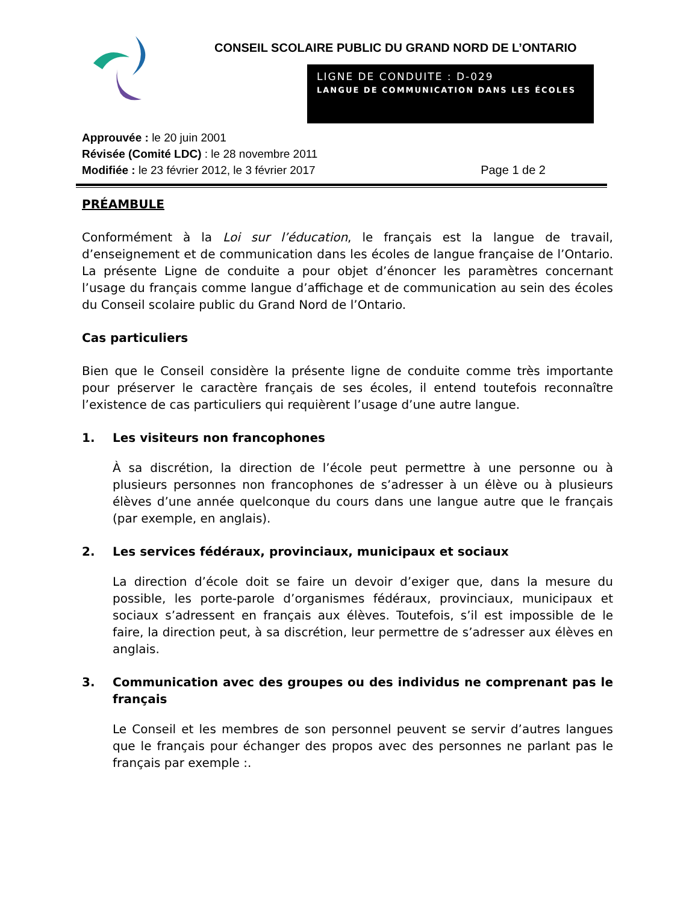CONSEIL SCOLAIRE PUBLIC DU GRAND NORD DE L’ONTARIO
LIGNE DE CONDUITE : D-029
LANGUE DE COMMUNICATION DANS LES ÉCOLES
Approuvée : le 20 juin 2001
Révisée (Comité LDC) : le 28 novembre 2011
Modifiée : le 23 février 2012, le 3 février 2017 Page 1 de 2
PRÉAMBULE
Conformément à la Loi sur l’éducation, le français est la langue de travail, d’enseignement et de communication dans les écoles de langue française de l’Ontario. La présente Ligne de conduite a pour objet d’énoncer les paramètres concernant l’usage du français comme langue d’affichage et de communication au sein des écoles du Conseil scolaire public du Grand Nord de l’Ontario.
Cas particuliers
Bien que le Conseil considère la présente ligne de conduite comme très importante pour préserver le caractère français de ses écoles, il entend toutefois reconnaître l’existence de cas particuliers qui requièrent l’usage d’une autre langue.
1. Les visiteurs non francophones
À sa discrétion, la direction de l’école peut permettre à une personne ou à plusieurs personnes non francophones de s’adresser à un élève ou à plusieurs élèves d’une année quelconque du cours dans une langue autre que le français (par exemple, en anglais).
2. Les services fédéraux, provinciaux, municipaux et sociaux
La direction d’école doit se faire un devoir d’exiger que, dans la mesure du possible, les porte-parole d’organismes fédéraux, provinciaux, municipaux et sociaux s’adressent en français aux élèves. Toutefois, s’il est impossible de le faire, la direction peut, à sa discrétion, leur permettre de s’adresser aux élèves en anglais.
3. Communication avec des groupes ou des individus ne comprenant pas le français
Le Conseil et les membres de son personnel peuvent se servir d’autres langues que le français pour échanger des propos avec des personnes ne parlant pas le français par exemple :.